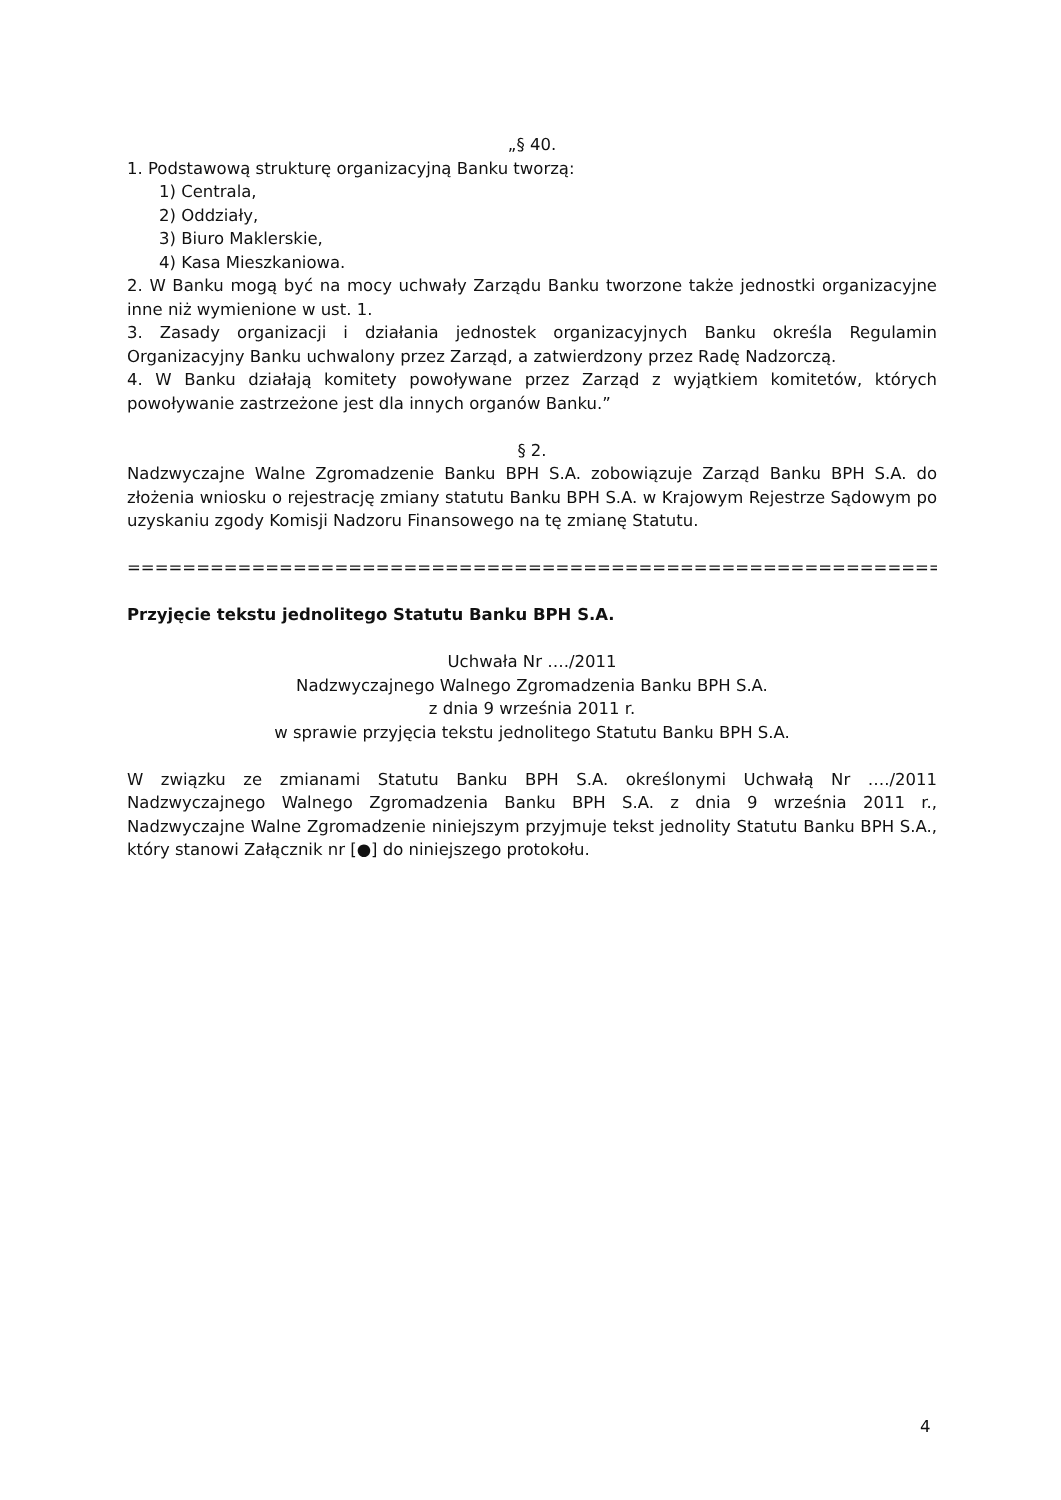„§ 40.
1. Podstawową strukturę organizacyjną Banku tworzą:
1) Centrala,
2) Oddziały,
3) Biuro Maklerskie,
4) Kasa Mieszkaniowa.
2. W Banku mogą być na mocy uchwały Zarządu Banku tworzone także jednostki organizacyjne inne niż wymienione w ust. 1.
3. Zasady organizacji i działania jednostek organizacyjnych Banku określa Regulamin Organizacyjny Banku uchwalony przez Zarząd, a zatwierdzony przez Radę Nadzorczą.
4. W Banku działają komitety powoływane przez Zarząd z wyjątkiem komitetów, których powoływanie zastrzeżone jest dla innych organów Banku.”
§ 2.
Nadzwyczajne Walne Zgromadzenie Banku BPH S.A. zobowiązuje Zarząd Banku BPH S.A. do złożenia wniosku o rejestrację zmiany statutu Banku BPH S.A. w Krajowym Rejestrze Sądowym po uzyskaniu zgody Komisji Nadzoru Finansowego na tę zmianę Statutu.
=========================================================================
Przyjęcie tekstu jednolitego Statutu Banku BPH S.A.
Uchwała Nr …./2011
Nadzwyczajnego Walnego Zgromadzenia Banku BPH S.A.
z dnia 9 września 2011 r.
w sprawie przyjęcia tekstu jednolitego Statutu Banku BPH S.A.
W związku ze zmianami Statutu Banku BPH S.A. określonymi Uchwałą Nr …./2011 Nadzwyczajnego Walnego Zgromadzenia Banku BPH S.A. z dnia 9 września 2011 r., Nadzwyczajne Walne Zgromadzenie niniejszym przyjmuje tekst jednolity Statutu Banku BPH S.A., który stanowi Załącznik nr [●] do niniejszego protokołu.
4